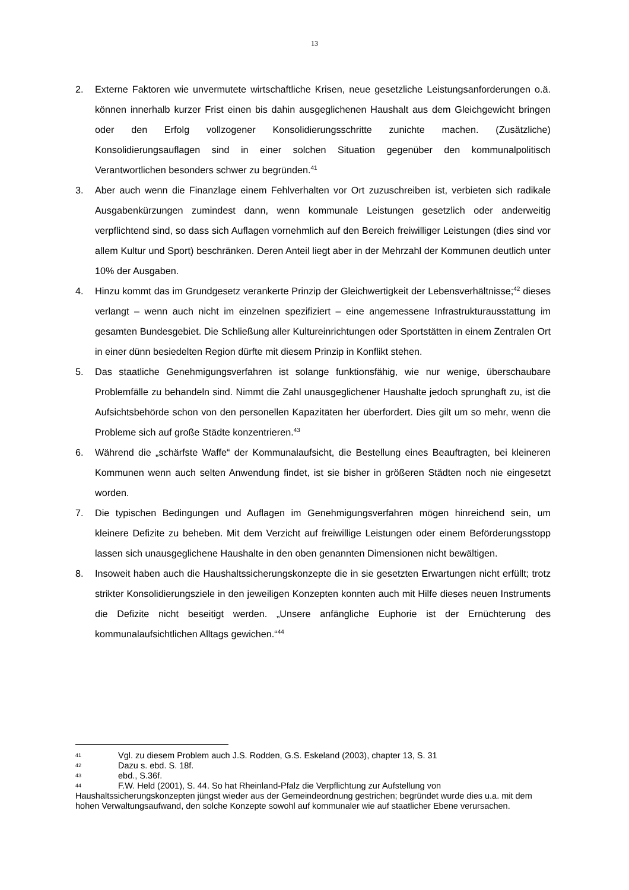13
2. Externe Faktoren wie unvermutete wirtschaftliche Krisen, neue gesetzliche Leistungsanforderungen o.ä. können innerhalb kurzer Frist einen bis dahin ausgeglichenen Haushalt aus dem Gleichgewicht bringen oder den Erfolg vollzogener Konsolidierungsschritte zunichte machen. (Zusätzliche) Konsolidierungsauflagen sind in einer solchen Situation gegenüber den kommunalpolitisch Verantwortlichen besonders schwer zu begründen.<sup>41</sup>
3. Aber auch wenn die Finanzlage einem Fehlverhalten vor Ort zuzuschreiben ist, verbieten sich radikale Ausgabenkürzungen zumindest dann, wenn kommunale Leistungen gesetzlich oder anderweitig verpflichtend sind, so dass sich Auflagen vornehmlich auf den Bereich freiwilliger Leistungen (dies sind vor allem Kultur und Sport) beschränken. Deren Anteil liegt aber in der Mehrzahl der Kommunen deutlich unter 10% der Ausgaben.
4. Hinzu kommt das im Grundgesetz verankerte Prinzip der Gleichwertigkeit der Lebensverhältnisse;<sup>42</sup> dieses verlangt – wenn auch nicht im einzelnen spezifiziert – eine angemessene Infrastrukturausstattung im gesamten Bundesgebiet. Die Schließung aller Kultureinrichtungen oder Sportstätten in einem Zentralen Ort in einer dünn besiedelten Region dürfte mit diesem Prinzip in Konflikt stehen.
5. Das staatliche Genehmigungsverfahren ist solange funktionsfähig, wie nur wenige, überschaubare Problemfälle zu behandeln sind. Nimmt die Zahl unausgeglichener Haushalte jedoch sprunghaft zu, ist die Aufsichtsbehörde schon von den personellen Kapazitäten her überfordert. Dies gilt um so mehr, wenn die Probleme sich auf große Städte konzentrieren.<sup>43</sup>
6. Während die „schärfste Waffe“ der Kommunalaufsicht, die Bestellung eines Beauftragten, bei kleineren Kommunen wenn auch selten Anwendung findet, ist sie bisher in größeren Städten noch nie eingesetzt worden.
7. Die typischen Bedingungen und Auflagen im Genehmigungsverfahren mögen hinreichend sein, um kleinere Defizite zu beheben. Mit dem Verzicht auf freiwillige Leistungen oder einem Beförderungsstopp lassen sich unausgeglichene Haushalte in den oben genannten Dimensionen nicht bewältigen.
8. Insoweit haben auch die Haushaltssicherungskonzepte die in sie gesetzten Erwartungen nicht erfüllt; trotz strikter Konsolidierungsziele in den jeweiligen Konzepten konnten auch mit Hilfe dieses neuen Instruments die Defizite nicht beseitigt werden. „Unsere anfängliche Euphorie ist der Ernüchterung des kommunalaufsichtlichen Alltags gewichen.“<sup>44</sup>
41 Vgl. zu diesem Problem auch J.S. Rodden, G.S. Eskeland (2003), chapter 13, S. 31
42 Dazu s. ebd. S. 18f.
43 ebd., S.36f.
44 F.W. Held (2001), S. 44. So hat Rheinland-Pfalz die Verpflichtung zur Aufstellung von Haushaltssicherungskonzepten jüngst wieder aus der Gemeindeordnung gestrichen; begründet wurde dies u.a. mit dem hohen Verwaltungsaufwand, den solche Konzepte sowohl auf kommunaler wie auf staatlicher Ebene verursachen.